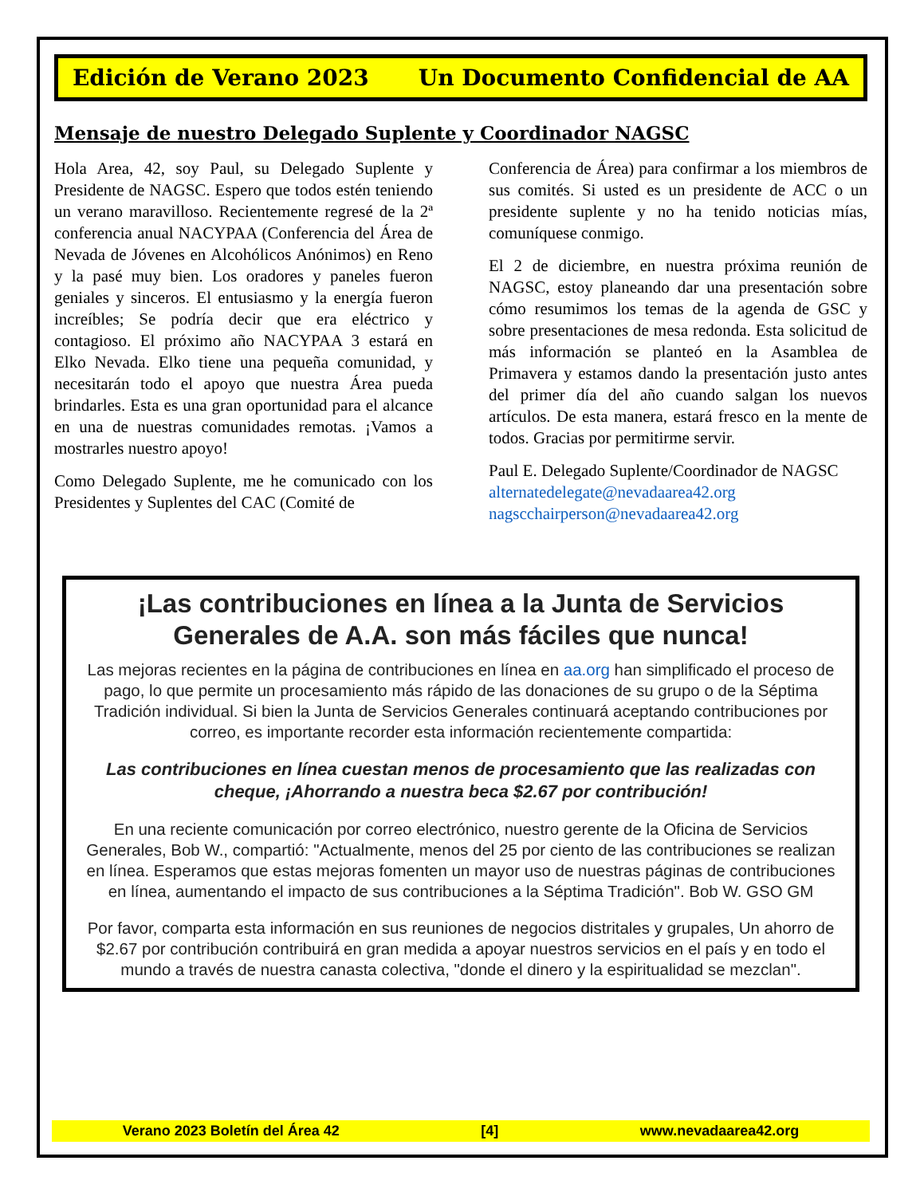Edición de Verano 2023 Un Documento Confidencial de AA
Mensaje de nuestro Delegado Suplente y Coordinador NAGSC
Hola Area, 42, soy Paul, su Delegado Suplente y Presidente de NAGSC. Espero que todos estén teniendo un verano maravilloso. Recientemente regresé de la 2ª conferencia anual NACYPAA (Conferencia del Área de Nevada de Jóvenes en Alcohólicos Anónimos) en Reno y la pasé muy bien. Los oradores y paneles fueron geniales y sinceros. El entusiasmo y la energía fueron increíbles; Se podría decir que era eléctrico y contagioso. El próximo año NACYPAA 3 estará en Elko Nevada. Elko tiene una pequeña comunidad, y necesitarán todo el apoyo que nuestra Área pueda brindarles. Esta es una gran oportunidad para el alcance en una de nuestras comunidades remotas. ¡Vamos a mostrarles nuestro apoyo!
Como Delegado Suplente, me he comunicado con los Presidentes y Suplentes del CAC (Comité de
Conferencia de Área) para confirmar a los miembros de sus comités. Si usted es un presidente de ACC o un presidente suplente y no ha tenido noticias mías, comuníquese conmigo.
El 2 de diciembre, en nuestra próxima reunión de NAGSC, estoy planeando dar una presentación sobre cómo resumimos los temas de la agenda de GSC y sobre presentaciones de mesa redonda. Esta solicitud de más información se planteó en la Asamblea de Primavera y estamos dando la presentación justo antes del primer día del año cuando salgan los nuevos artículos. De esta manera, estará fresco en la mente de todos. Gracias por permitirme servir.
Paul E. Delegado Suplente/Coordinador de NAGSC
alternatedelegate@nevadaarea42.org
nagscchairperson@nevadaarea42.org
¡Las contribuciones en línea a la Junta de Servicios Generales de A.A. son más fáciles que nunca!
Las mejoras recientes en la página de contribuciones en línea en aa.org han simplificado el proceso de pago, lo que permite un procesamiento más rápido de las donaciones de su grupo o de la Séptima Tradición individual. Si bien la Junta de Servicios Generales continuará aceptando contribuciones por correo, es importante recorder esta información recientemente compartida:
Las contribuciones en línea cuestan menos de procesamiento que las realizadas con cheque, ¡Ahorrando a nuestra beca $2.67 por contribución!
En una reciente comunicación por correo electrónico, nuestro gerente de la Oficina de Servicios Generales, Bob W., compartió: "Actualmente, menos del 25 por ciento de las contribuciones se realizan en línea. Esperamos que estas mejoras fomenten un mayor uso de nuestras páginas de contribuciones en línea, aumentando el impacto de sus contribuciones a la Séptima Tradición". Bob W. GSO GM
Por favor, comparta esta información en sus reuniones de negocios distritales y grupales, Un ahorro de $2.67 por contribución contribuirá en gran medida a apoyar nuestros servicios en el país y en todo el mundo a través de nuestra canasta colectiva, "donde el dinero y la espiritualidad se mezclan".
Verano 2023 Boletín del Área 42 [4] www.nevadaarea42.org